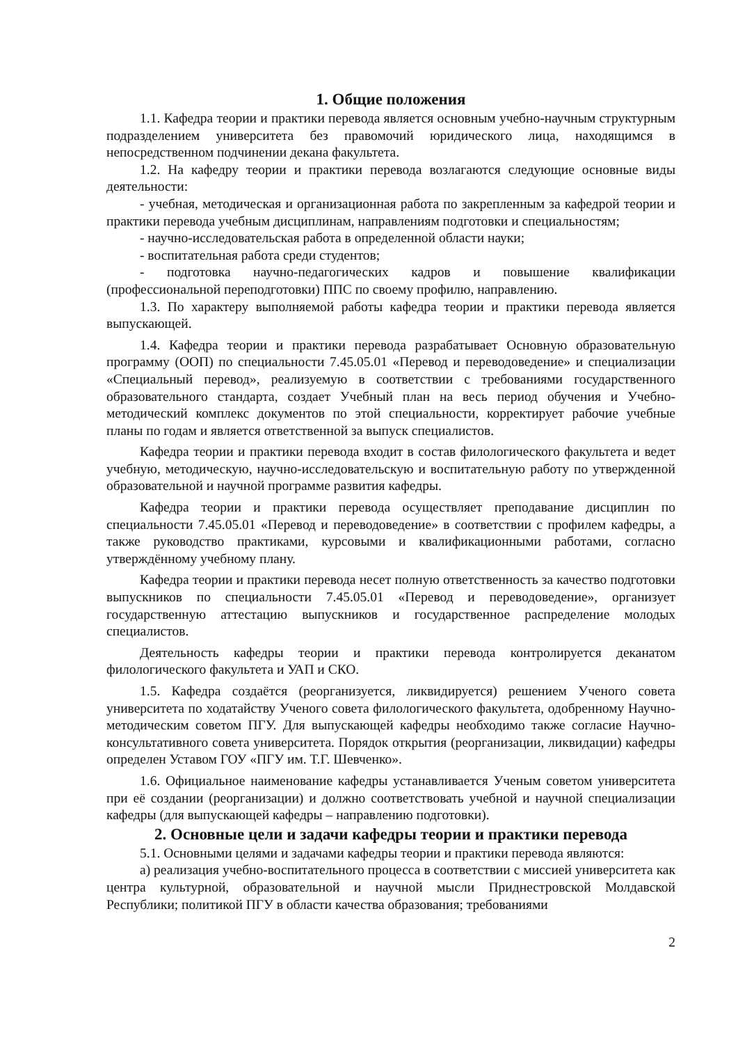1. Общие положения
1.1. Кафедра теории и практики перевода является основным учебно-научным структурным подразделением университета без правомочий юридического лица, находящимся в непосредственном подчинении декана факультета.
1.2. На кафедру теории и практики перевода возлагаются следующие основные виды деятельности:
- учебная, методическая и организационная работа по закрепленным за кафедрой теории и практики перевода учебным дисциплинам, направлениям подготовки и специальностям;
- научно-исследовательская работа в определенной области науки;
- воспитательная работа среди студентов;
- подготовка научно-педагогических кадров и повышение квалификации (профессиональной переподготовки) ППС по своему профилю, направлению.
1.3. По характеру выполняемой работы кафедра теории и практики перевода является выпускающей.
1.4. Кафедра теории и практики перевода разрабатывает Основную образовательную программу (ООП) по специальности 7.45.05.01 «Перевод и переводоведение» и специализации «Специальный перевод», реализуемую в соответствии с требованиями государственного образовательного стандарта, создает Учебный план на весь период обучения и Учебно-методический комплекс документов по этой специальности, корректирует рабочие учебные планы по годам и является ответственной за выпуск специалистов.
Кафедра теории и практики перевода входит в состав филологического факультета и ведет учебную, методическую, научно-исследовательскую и воспитательную работу по утвержденной образовательной и научной программе развития кафедры.
Кафедра теории и практики перевода осуществляет преподавание дисциплин по специальности 7.45.05.01 «Перевод и переводоведение» в соответствии с профилем кафедры, а также руководство практиками, курсовыми и квалификационными работами, согласно утверждённому учебному плану.
Кафедра теории и практики перевода несет полную ответственность за качество подготовки выпускников по специальности 7.45.05.01 «Перевод и переводоведение», организует государственную аттестацию выпускников и государственное распределение молодых специалистов.
Деятельность кафедры теории и практики перевода контролируется деканатом филологического факультета и УАП и СКО.
1.5. Кафедра создаётся (реорганизуется, ликвидируется) решением Ученого совета университета по ходатайству Ученого совета филологического факультета, одобренному Научно-методическим советом ПГУ. Для выпускающей кафедры необходимо также согласие Научно-консультативного совета университета. Порядок открытия (реорганизации, ликвидации) кафедры определен Уставом ГОУ «ПГУ им. Т.Г. Шевченко».
1.6. Официальное наименование кафедры устанавливается Ученым советом университета при её создании (реорганизации) и должно соответствовать учебной и научной специализации кафедры (для выпускающей кафедры – направлению подготовки).
2. Основные цели и задачи кафедры теории и практики перевода
5.1. Основными целями и задачами кафедры теории и практики перевода являются:
а) реализация учебно-воспитательного процесса в соответствии с миссией университета как центра культурной, образовательной и научной мысли Приднестровской Молдавской Республики; политикой ПГУ в области качества образования; требованиями
2